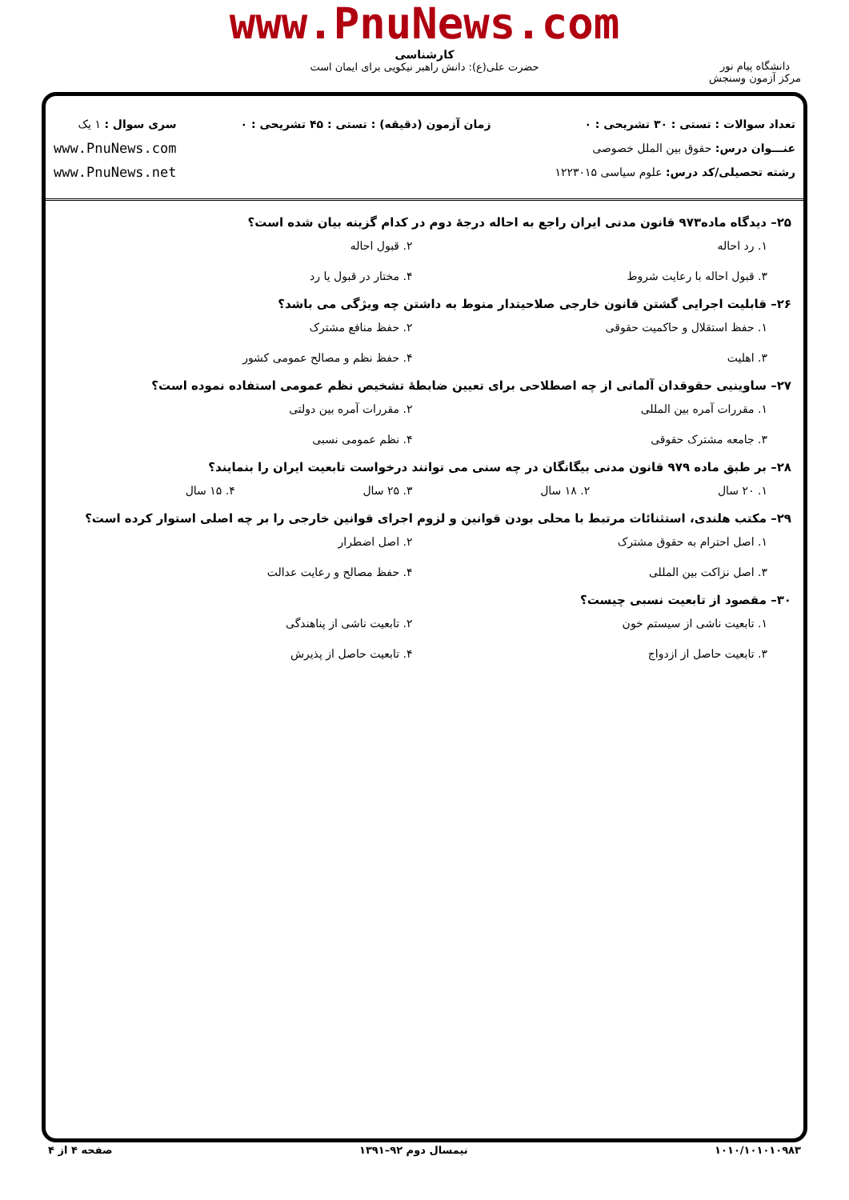www.PnuNews.com
کارشناسی
حضرت علی(ع): دانش راهبر نیکویی برای ایمان است
دانشگاه پیام نور
مرکز آزمون وسنجش
تعداد سوالات : تستی : ۳۰ تشریحی : ۰
عنـــوان درس: حقوق بین الملل خصوصی
رشته تحصیلی/کد درس: علوم سیاسی ۱۲۲۳۰۱۵
زمان آزمون (دقیقه) : تستی : ۴۵ تشریحی : ۰
سری سوال : ۱ یک
www.PnuNews.com
www.PnuNews.net
۲۵– دیدگاه ماده۹۷۳ قانون مدنی ایران راجع به احاله درجهٔ دوم در کدام گزینه بیان شده است؟
۱. رد احاله
۲. قبول احاله
۳. قبول احاله با رعایت شروط
۴. مختار در قبول یا رد
۲۶– قابلیت اجرایی گشتن قانون خارجی صلاحیتدار منوط به داشتن چه ویژگی می باشد؟
۱. حفظ استقلال و حاکمیت حقوقی
۲. حفظ منافع مشترک
۳. اهلیت
۴. حفظ نظم و مصالح عمومی کشور
۲۷– ساوینیی حقوقدان آلمانی از چه اصطلاحی برای تعیین ضابطهٔ تشخیص نظم عمومی استفاده نموده است؟
۱. مقررات آمره بین المللی
۲. مقررات آمره بین دولتی
۳. جامعه مشترک حقوقی
۴. نظم عمومی نسبی
۲۸– بر طبق ماده ۹۷۹ قانون مدنی بیگانگان در چه سنی می توانند درخواست تابعیت ایران را بنمایند؟
۱. ۲۰ سال
۲. ۱۸ سال
۳. ۲۵ سال
۴. ۱۵ سال
۲۹– مکتب هلندی، استثنائات مرتبط با محلی بودن قوانین و لزوم اجرای قوانین خارجی را بر چه اصلی استوار کرده است؟
۱. اصل احترام به حقوق مشترک
۲. اصل اضطرار
۳. اصل نزاکت بین المللی
۴. حفظ مصالح و رعایت عدالت
۳۰– مقصود از تابعیت نسبی چیست؟
۱. تابعیت ناشی از سیستم خون
۲. تابعیت ناشی از پناهندگی
۳. تابعیت حاصل از ازدواج
۴. تابعیت حاصل از پذیرش
۱۰۱۰/۱۰۱۰۱۰۹۸۳ نیمسال دوم ۹۲–۱۳۹۱ صفحه ۴ از ۴